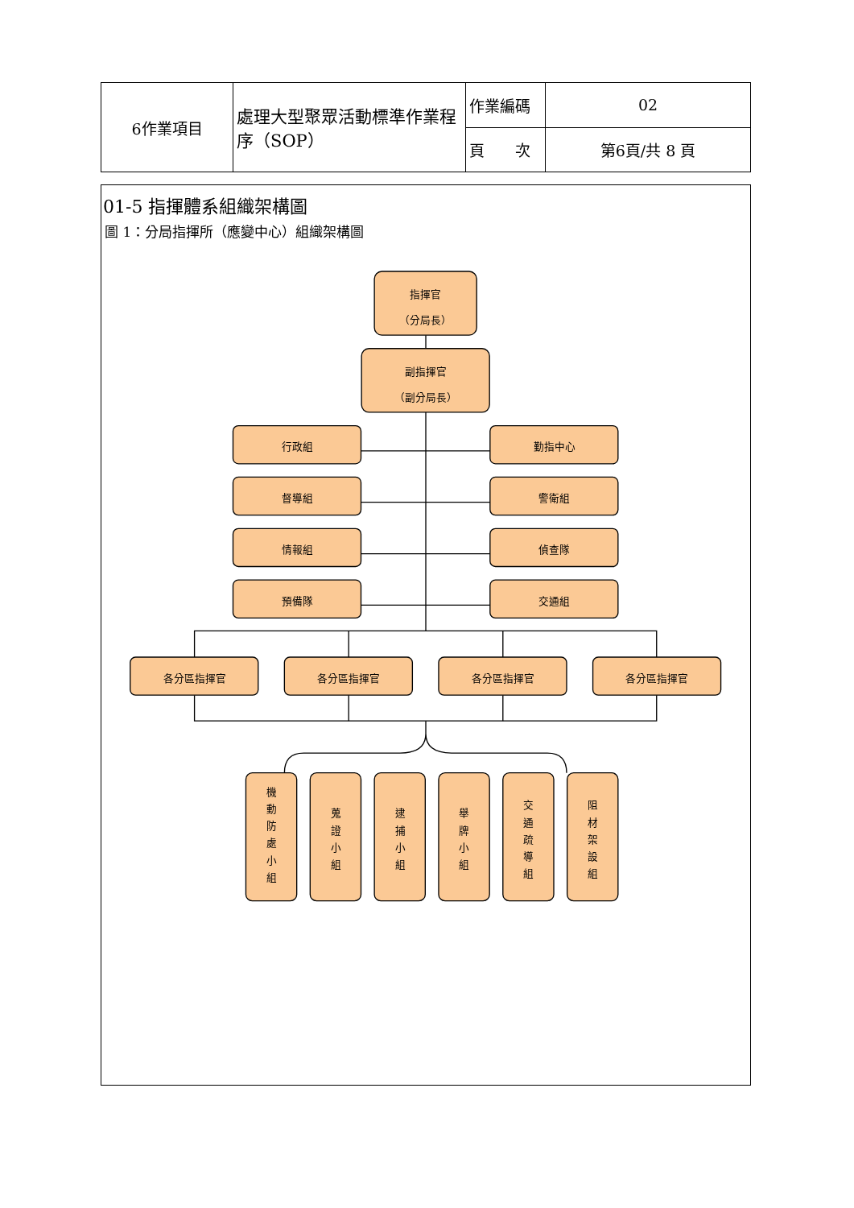| 6作業項目 | 處理大型聚眾活動標準作業程序（SOP） | 作業編碼 | 02 |
| | | 頁 次 | 第6頁/共 8 頁 |
01-5 指揮體系組織架構圖
圖 1：分局指揮所（應變中心）組織架構圖
指揮官
（分局長）
副指揮官
（副分局長）
行政組
勤指中心
督導組
警衛組
情報組
偵查隊
預備隊
交通組
各分區指揮官
各分區指揮官
各分區指揮官
各分區指揮官
機 動 防 處 小 組
蒐 證 小 組
逮 捕 小 組
舉 牌 小 組
交 通 疏 導 組
阻 材 架 設 組